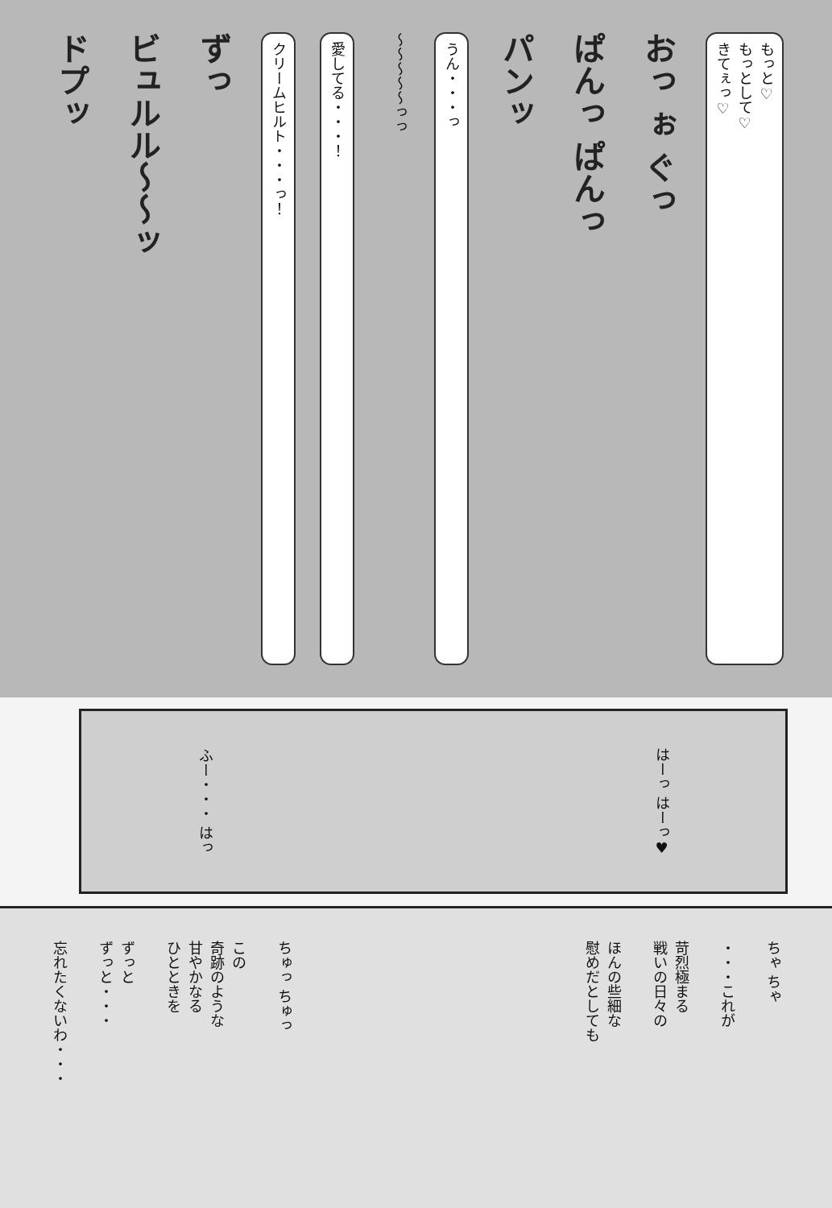愛してる・・・！
クリームヒルト・・・っ！
ずっ
ビュルル〜〜ッ
ドプッ
もっと♡
もっとして♡
きてぇっ♡
おっ ぉ ぐっ
ぱんっ ぱんっ
パンッ
うん・・・っ
〜〜〜〜〜っっ
ふー・・・ はっ
はーっ はーっ♥
ちゃ ちゃ
・・・これが
苛烈極まる
戦いの日々の
ほんの些細な
慰めだとしても
ちゅっ ちゅっ
この
奇跡のような
甘やかなる
ひとときを
ずっと
ずっと・・・
忘れたくないわ・・・